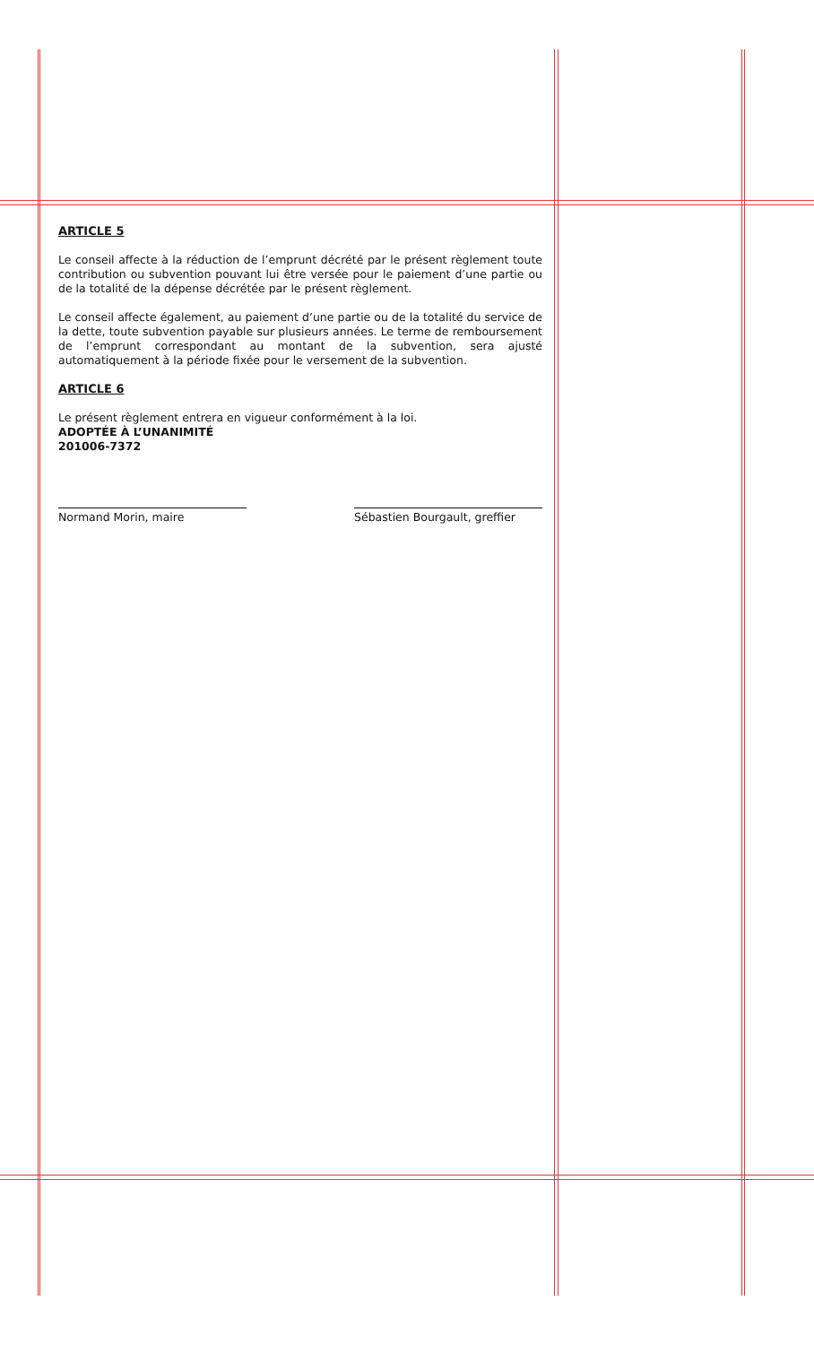ARTICLE 5
Le conseil affecte à la réduction de l’emprunt décrété par le présent règlement toute contribution ou subvention pouvant lui être versée pour le paiement d’une partie ou de la totalité de la dépense décrétée par le présent règlement.
Le conseil affecte également, au paiement d’une partie ou de la totalité du service de la dette, toute subvention payable sur plusieurs années. Le terme de remboursement de l’emprunt correspondant au montant de la subvention, sera ajusté automatiquement à la période fixée pour le versement de la subvention.
ARTICLE 6
Le présent règlement entrera en vigueur conformément à la loi.
ADOPTÉE À L’UNANIMITÉ
201006-7372
Normand Morin, maire Sébastien Bourgault, greffier